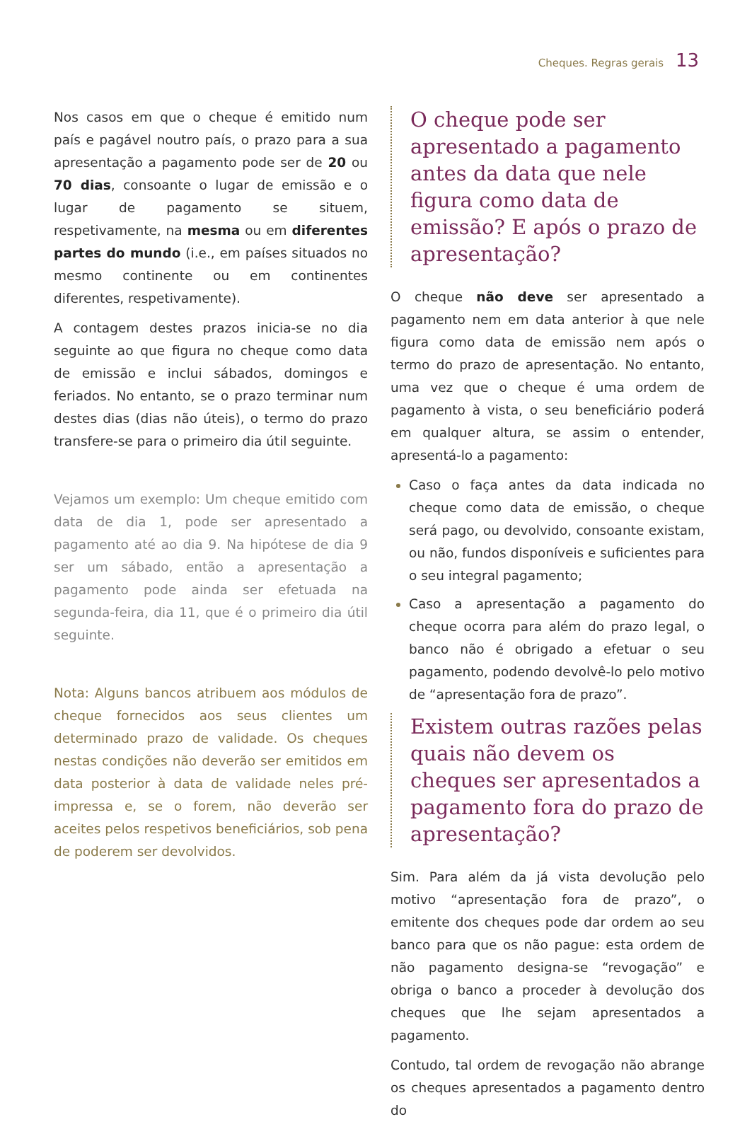Cheques. Regras gerais 13
Nos casos em que o cheque é emitido num país e pagável noutro país, o prazo para a sua apresentação a pagamento pode ser de 20 ou 70 dias, consoante o lugar de emissão e o lugar de pagamento se situem, respetivamente, na mesma ou em diferentes partes do mundo (i.e., em países situados no mesmo continente ou em continentes diferentes, respetivamente).
A contagem destes prazos inicia-se no dia seguinte ao que figura no cheque como data de emissão e inclui sábados, domingos e feriados. No entanto, se o prazo terminar num destes dias (dias não úteis), o termo do prazo transfere-se para o primeiro dia útil seguinte.
Vejamos um exemplo: Um cheque emitido com data de dia 1, pode ser apresentado a pagamento até ao dia 9. Na hipótese de dia 9 ser um sábado, então a apresentação a pagamento pode ainda ser efetuada na segunda-feira, dia 11, que é o primeiro dia útil seguinte.
Nota: Alguns bancos atribuem aos módulos de cheque fornecidos aos seus clientes um determinado prazo de validade. Os cheques nestas condições não deverão ser emitidos em data posterior à data de validade neles pré-impressa e, se o forem, não deverão ser aceites pelos respetivos beneficiários, sob pena de poderem ser devolvidos.
O cheque pode ser apresentado a pagamento antes da data que nele figura como data de emissão? E após o prazo de apresentação?
O cheque não deve ser apresentado a pagamento nem em data anterior à que nele figura como data de emissão nem após o termo do prazo de apresentação. No entanto, uma vez que o cheque é uma ordem de pagamento à vista, o seu beneficiário poderá em qualquer altura, se assim o entender, apresentá-lo a pagamento:
Caso o faça antes da data indicada no cheque como data de emissão, o cheque será pago, ou devolvido, consoante existam, ou não, fundos disponíveis e suficientes para o seu integral pagamento;
Caso a apresentação a pagamento do cheque ocorra para além do prazo legal, o banco não é obrigado a efetuar o seu pagamento, podendo devolvê-lo pelo motivo de “apresentação fora de prazo”.
Existem outras razões pelas quais não devem os cheques ser apresentados a pagamento fora do prazo de apresentação?
Sim. Para além da já vista devolução pelo motivo “apresentação fora de prazo”, o emitente dos cheques pode dar ordem ao seu banco para que os não pague: esta ordem de não pagamento designa-se “revogação” e obriga o banco a proceder à devolução dos cheques que lhe sejam apresentados a pagamento.
Contudo, tal ordem de revogação não abrange os cheques apresentados a pagamento dentro do